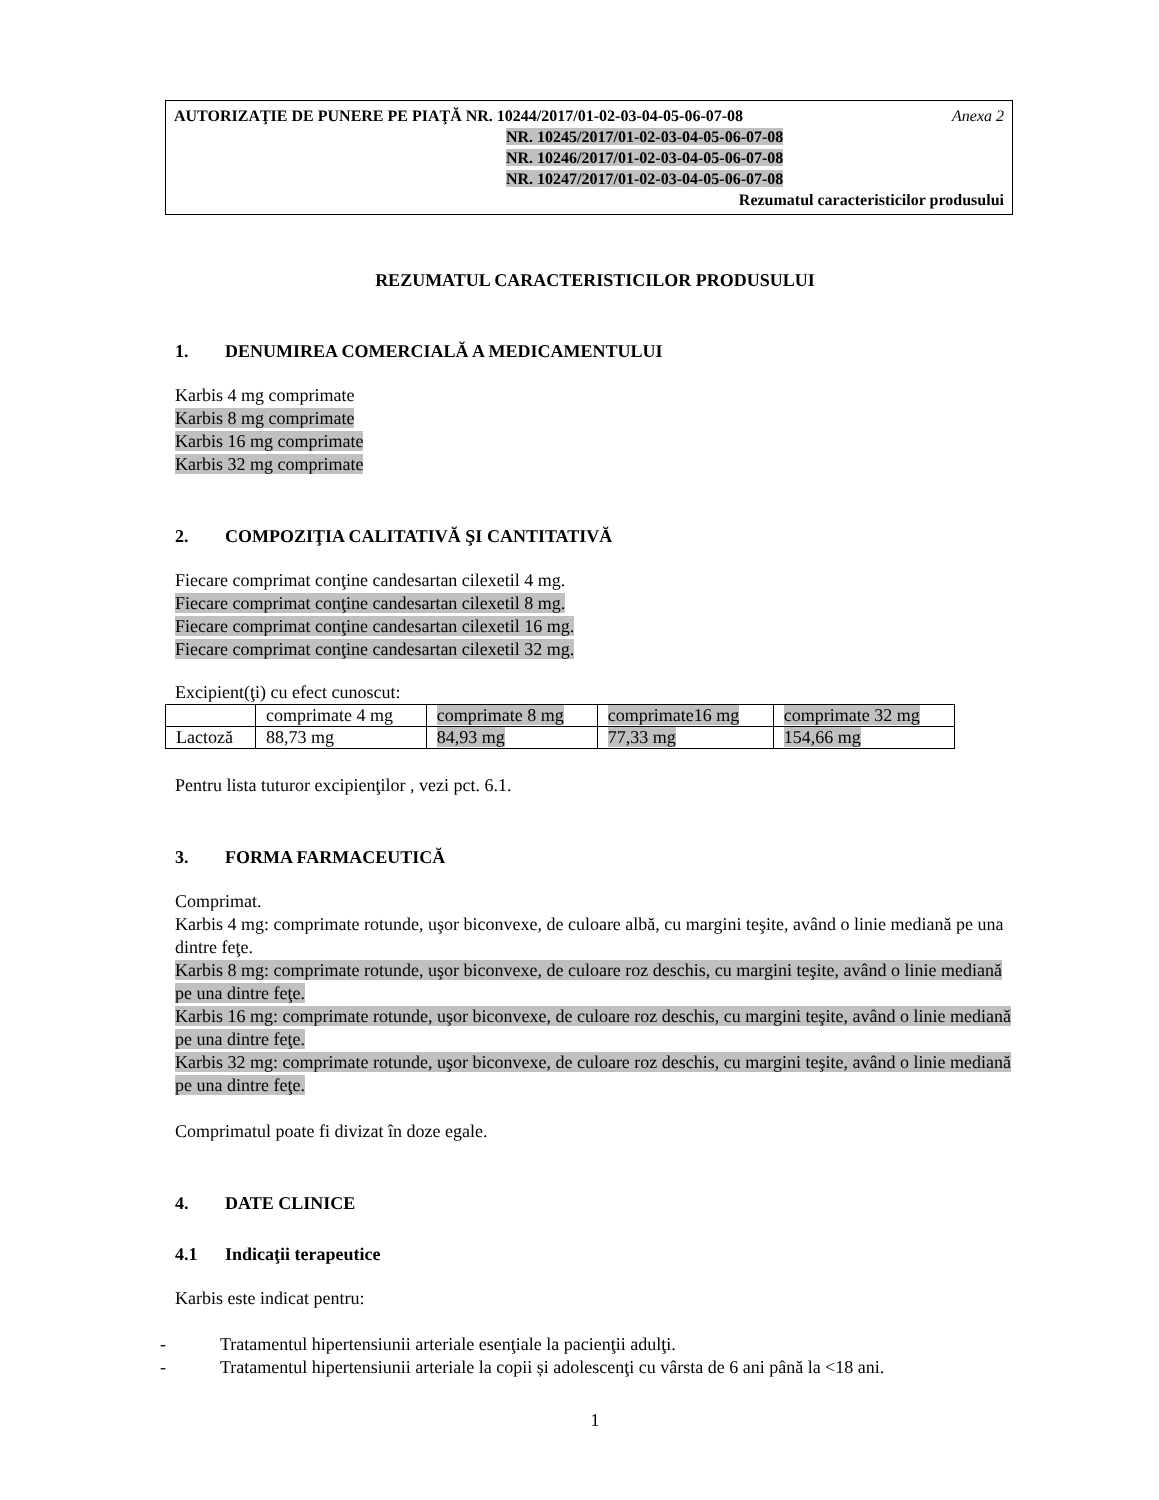AUTORIZAŢIE DE PUNERE PE PIAŢĂ NR. 10244/2017/01-02-03-04-05-06-07-08 Anexa 2
NR. 10245/2017/01-02-03-04-05-06-07-08
NR. 10246/2017/01-02-03-04-05-06-07-08
NR. 10247/2017/01-02-03-04-05-06-07-08
Rezumatul caracteristicilor produsului
REZUMATUL CARACTERISTICILOR PRODUSULUI
1. DENUMIREA COMERCIALĂ A MEDICAMENTULUI
Karbis 4 mg comprimate
Karbis 8 mg comprimate
Karbis 16 mg comprimate
Karbis 32 mg comprimate
2. COMPOZIŢIA CALITATIVĂ ŞI CANTITATIVĂ
Fiecare comprimat conţine candesartan cilexetil 4 mg.
Fiecare comprimat conţine candesartan cilexetil 8 mg.
Fiecare comprimat conţine candesartan cilexetil 16 mg.
Fiecare comprimat conţine candesartan cilexetil 32 mg.
Excipient(ţi) cu efect cunoscut:
| | comprimate 4 mg | comprimate 8 mg | comprimate16 mg | comprimate 32 mg |
| Lactoză | 88,73 mg | 84,93 mg | 77,33 mg | 154,66 mg |
Pentru lista tuturor excipienţilor , vezi pct. 6.1.
3. FORMA FARMACEUTICĂ
Comprimat.
Karbis 4 mg: comprimate rotunde, uşor biconvexe, de culoare albă, cu margini teşite, având o linie mediană pe una dintre feţe.
Karbis 8 mg: comprimate rotunde, uşor biconvexe, de culoare roz deschis, cu margini teşite, având o linie mediană pe una dintre feţe.
Karbis 16 mg: comprimate rotunde, uşor biconvexe, de culoare roz deschis, cu margini teşite, având o linie mediană pe una dintre feţe.
Karbis 32 mg: comprimate rotunde, uşor biconvexe, de culoare roz deschis, cu margini teşite, având o linie mediană pe una dintre feţe.
Comprimatul poate fi divizat în doze egale.
4. DATE CLINICE
4.1 Indicaţii terapeutice
Karbis este indicat pentru:
- Tratamentul hipertensiunii arteriale esenţiale la pacienţii adulţi.
- Tratamentul hipertensiunii arteriale la copii și adolescenţi cu vârsta de 6 ani până la <18 ani.
1